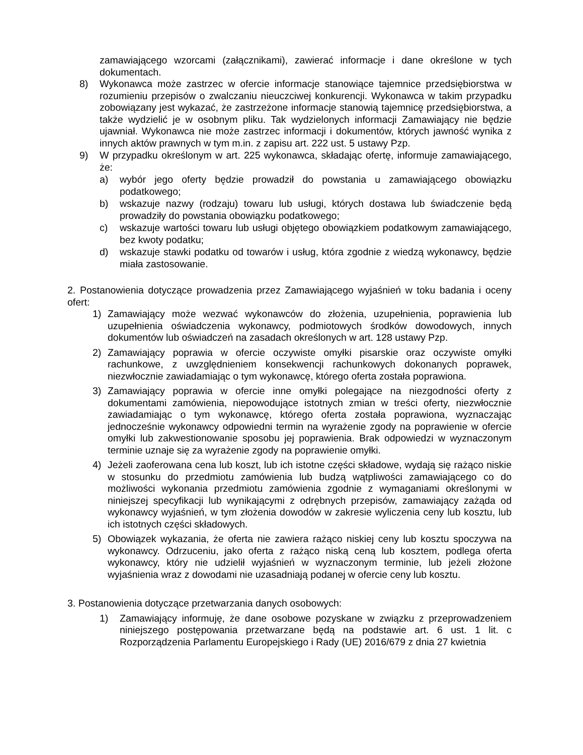zamawiającego wzorcami (załącznikami), zawierać informacje i dane określone w tych dokumentach.
8) Wykonawca może zastrzec w ofercie informacje stanowiące tajemnice przedsiębiorstwa w rozumieniu przepisów o zwalczaniu nieuczciwej konkurencji. Wykonawca w takim przypadku zobowiązany jest wykazać, że zastrzeżone informacje stanowią tajemnicę przedsiębiorstwa, a także wydzielić je w osobnym pliku. Tak wydzielonych informacji Zamawiający nie będzie ujawniał. Wykonawca nie może zastrzec informacji i dokumentów, których jawność wynika z innych aktów prawnych w tym m.in. z zapisu art. 222 ust. 5 ustawy Pzp.
9) W przypadku określonym w art. 225 wykonawca, składając ofertę, informuje zamawiającego, że:
a) wybór jego oferty będzie prowadził do powstania u zamawiającego obowiązku podatkowego;
b) wskazuje nazwy (rodzaju) towaru lub usługi, których dostawa lub świadczenie będą prowadziły do powstania obowiązku podatkowego;
c) wskazuje wartości towaru lub usługi objętego obowiązkiem podatkowym zamawiającego, bez kwoty podatku;
d) wskazuje stawki podatku od towarów i usług, która zgodnie z wiedzą wykonawcy, będzie miała zastosowanie.
2. Postanowienia dotyczące prowadzenia przez Zamawiającego wyjaśnień w toku badania i oceny ofert:
1) Zamawiający może wezwać wykonawców do złożenia, uzupełnienia, poprawienia lub uzupełnienia oświadczenia wykonawcy, podmiotowych środków dowodowych, innych dokumentów lub oświadczeń na zasadach określonych w art. 128 ustawy Pzp.
2) Zamawiający poprawia w ofercie oczywiste omyłki pisarskie oraz oczywiste omyłki rachunkowe, z uwzględnieniem konsekwencji rachunkowych dokonanych poprawek, niezwłocznie zawiadamiając o tym wykonawcę, którego oferta została poprawiona.
3) Zamawiający poprawia w ofercie inne omyłki polegające na niezgodności oferty z dokumentami zamówienia, niepowodujące istotnych zmian w treści oferty, niezwłocznie zawiadamiając o tym wykonawcę, którego oferta została poprawiona, wyznaczając jednocześnie wykonawcy odpowiedni termin na wyrażenie zgody na poprawienie w ofercie omyłki lub zakwestionowanie sposobu jej poprawienia. Brak odpowiedzi w wyznaczonym terminie uznaje się za wyrażenie zgody na poprawienie omyłki.
4) Jeżeli zaoferowana cena lub koszt, lub ich istotne części składowe, wydają się rażąco niskie w stosunku do przedmiotu zamówienia lub budzą wątpliwości zamawiającego co do możliwości wykonania przedmiotu zamówienia zgodnie z wymaganiami określonymi w niniejszej specyfikacji lub wynikającymi z odrębnych przepisów, zamawiający zażąda od wykonawcy wyjaśnień, w tym złożenia dowodów w zakresie wyliczenia ceny lub kosztu, lub ich istotnych części składowych.
5) Obowiązek wykazania, że oferta nie zawiera rażąco niskiej ceny lub kosztu spoczywa na wykonawcy. Odrzuceniu, jako oferta z rażąco niską ceną lub kosztem, podlega oferta wykonawcy, który nie udzielił wyjaśnień w wyznaczonym terminie, lub jeżeli złożone wyjaśnienia wraz z dowodami nie uzasadniają podanej w ofercie ceny lub kosztu.
3. Postanowienia dotyczące przetwarzania danych osobowych:
1) Zamawiający informuję, że dane osobowe pozyskane w związku z przeprowadzeniem niniejszego postępowania przetwarzane będą na podstawie art. 6 ust. 1 lit. c Rozporządzenia Parlamentu Europejskiego i Rady (UE) 2016/679 z dnia 27 kwietnia